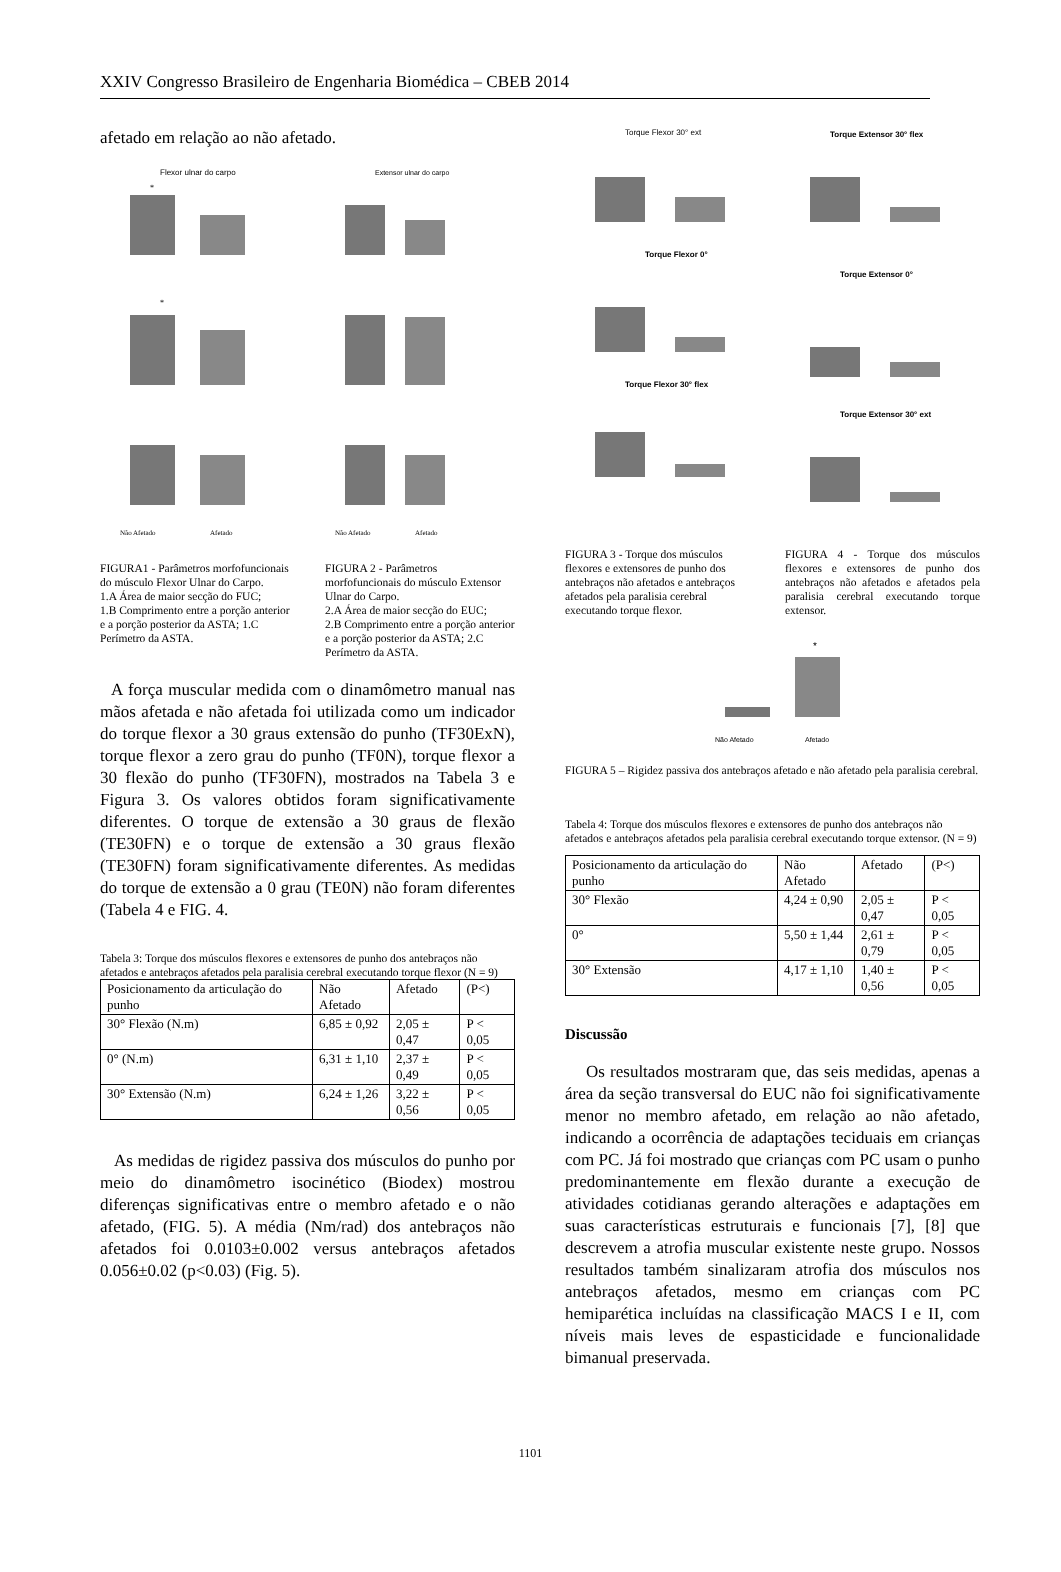XXIV Congresso Brasileiro de Engenharia Biomédica – CBEB 2014
afetado em relação ao não afetado.
Flexor ulnar do carpo
*
*
Não Afetado
Afetado
Extensor ulnar do carpo
Não Afetado
Afetado
FIGURA1 - Parâmetros morfofuncionais do músculo Flexor Ulnar do Carpo.
1.A Área de maior secção do FUC;
1.B Comprimento entre a porção anterior e a porção posterior da ASTA; 1.C Perímetro da ASTA.
FIGURA 2 - Parâmetros morfofuncionais do músculo Extensor Ulnar do Carpo.
2.A Área de maior secção do EUC;
2.B Comprimento entre a porção anterior e a porção posterior da ASTA; 2.C Perímetro da ASTA.
A força muscular medida com o dinamômetro manual nas mãos afetada e não afetada foi utilizada como um indicador do torque flexor a 30 graus extensão do punho (TF30ExN), torque flexor a zero grau do punho (TF0N), torque flexor a 30 flexão do punho (TF30FN), mostrados na Tabela 3 e Figura 3. Os valores obtidos foram significativamente diferentes. O torque de extensão a 30 graus de flexão (TE30FN) e o torque de extensão a 30 graus flexão (TE30FN) foram significativamente diferentes. As medidas do torque de extensão a 0 grau (TE0N) não foram diferentes (Tabela 4 e FIG. 4.
Tabela 3: Torque dos músculos flexores e extensores de punho dos antebraços não afetados e antebraços afetados pela paralisia cerebral executando torque flexor (N = 9)
| Posicionamento da articulação do punho | Não Afetado | Afetado | (P<) |
| 30° Flexão (N.m) | 6,85 ± 0,92 | 2,05 ± 0,47 | P < 0,05 |
| 0° (N.m) | 6,31 ± 1,10 | 2,37 ± 0,49 | P < 0,05 |
| 30° Extensão (N.m) | 6,24 ± 1,26 | 3,22 ± 0,56 | P < 0,05 |
As medidas de rigidez passiva dos músculos do punho por meio do dinamômetro isocinético (Biodex) mostrou diferenças significativas entre o membro afetado e o não afetado, (FIG. 5). A média (Nm/rad) dos antebraços não afetados foi 0.0103±0.002 versus antebraços afetados 0.056±0.02 (p<0.03) (Fig. 5).
Torque Flexor 30° ext
Torque Flexor 0°
Torque Flexor 30° flex
Torque Extensor 30° flex
Torque Extensor 0°
Torque Extensor 30° ext
FIGURA 3 - Torque dos músculos flexores e extensores de punho dos antebraços não afetados e antebraços afetados pela paralisia cerebral executando torque flexor.
FIGURA 4 - Torque dos músculos flexores e extensores de punho dos antebraços não afetados e afetados pela paralisia cerebral executando torque extensor.
*
Não Afetado
Afetado
FIGURA 5 – Rigidez passiva dos antebraços afetado e não afetado pela paralisia cerebral.
Tabela 4: Torque dos músculos flexores e extensores de punho dos antebraços não afetados e antebraços afetados pela paralisia cerebral executando torque extensor. (N = 9)
| Posicionamento da articulação do punho | Não Afetado | Afetado | (P<) |
| 30° Flexão | 4,24 ± 0,90 | 2,05 ± 0,47 | P < 0,05 |
| 0° | 5,50 ± 1,44 | 2,61 ± 0,79 | P < 0,05 |
| 30° Extensão | 4,17 ± 1,10 | 1,40 ± 0,56 | P < 0,05 |
Discussão
Os resultados mostraram que, das seis medidas, apenas a área da seção transversal do EUC não foi significativamente menor no membro afetado, em relação ao não afetado, indicando a ocorrência de adaptações teciduais em crianças com PC. Já foi mostrado que crianças com PC usam o punho predominantemente em flexão durante a execução de atividades cotidianas gerando alterações e adaptações em suas características estruturais e funcionais [7], [8] que descrevem a atrofia muscular existente neste grupo. Nossos resultados também sinalizaram atrofia dos músculos nos antebraços afetados, mesmo em crianças com PC hemiparética incluídas na classificação MACS I e II, com níveis mais leves de espasticidade e funcionalidade bimanual preservada.
1101